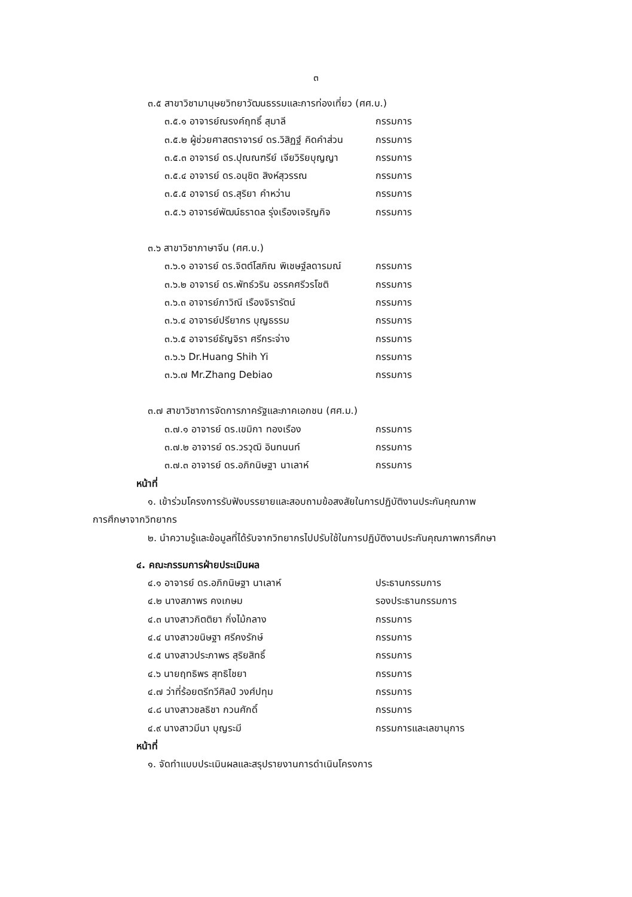๓
๓.๕ สาขาวิชามานุษยวิทยาวัฒนธรรมและการท่องเที่ยว (ศศ.บ.)
๓.๕.๑ อาจารย์ณรงค์ฤทธิ์ สุมาลี กรรมการ
๓.๕.๒ ผู้ช่วยศาสตราจารย์ ดร.วิสิฏฐ์ คิดคำส่วน กรรมการ
๓.๕.๓ อาจารย์ ดร.ปุณณฑรีย์ เจียวิริยบุญญา กรรมการ
๓.๕.๔ อาจารย์ ดร.อนุชิต สิงห์สุวรรณ กรรมการ
๓.๕.๕ อาจารย์ ดร.สุริยา คำหว่าน กรรมการ
๓.๕.๖ อาจารย์พัฒน์ธราดล รุ่งเรืองเจริญกิจ กรรมการ
๓.๖ สาขาวิชาภาษาจีน (ศศ.บ.)
๓.๖.๑ อาจารย์ ดร.จิตต์โสภิณ พิเชษฐ์ลดารมณ์ กรรมการ
๓.๖.๒ อาจารย์ ดร.พัทธ์วริน อรรคศรีวรโชติ กรรมการ
๓.๖.๓ อาจารย์ภาวิณี เรืองจิรารัตน์ กรรมการ
๓.๖.๔ อาจารย์ปรียากร บุญธรรม กรรมการ
๓.๖.๕ อาจารย์ธัญจิรา ศรีกระจ่าง กรรมการ
๓.๖.๖ Dr.Huang Shih Yi กรรมการ
๓.๖.๗ Mr.Zhang Debiao กรรมการ
๓.๗ สาขาวิชาการจัดการภาครัฐและภาคเอกชน (ศศ.ม.)
๓.๗.๑ อาจารย์ ดร.เขมิกา ทองเรือง กรรมการ
๓.๗.๒ อาจารย์ ดร.วรวุฒิ อินทนนท์ กรรมการ
๓.๗.๓ อาจารย์ ดร.อภิกนิษฐา นาเลาห์ กรรมการ
หน้าที่
๑. เข้าร่วมโครงการรับฟังบรรยายและสอบถามข้อสงสัยในการปฏิบัติงานประกันคุณภาพ
การศึกษาจากวิทยากร
๒. นำความรู้และข้อมูลที่ได้รับจากวิทยากรไปปรับใช้ในการปฏิบัติงานประกันคุณภาพการศึกษา
๔. คณะกรรมการฝ่ายประเมินผล
๔.๑ อาจารย์ ดร.อภิกนิษฐา นาเลาห์ ประธานกรรมการ
๔.๒ นางสภาพร คงเกษม รองประธานกรรมการ
๔.๓ นางสาวกิตติยา กิ่งไม้กลาง กรรมการ
๔.๔ นางสาวขนิษฐา ศรีคงรักษ์ กรรมการ
๔.๕ นางสาวประภาพร สุริยสิทธิ์ กรรมการ
๔.๖ นายฤทธิพร สุทธิไชยา กรรมการ
๔.๗ ว่าที่ร้อยตรีทวีศิลป์ วงศ์ปทุม กรรมการ
๔.๘ นางสาวชลธิชา กวนศักดิ์ กรรมการ
๔.๙ นางสาวมีนา บุญระมี กรรมการและเลขานุการ
หน้าที่
๑. จัดทำแบบประเมินผลและสรุปรายงานการดำเนินโครงการ